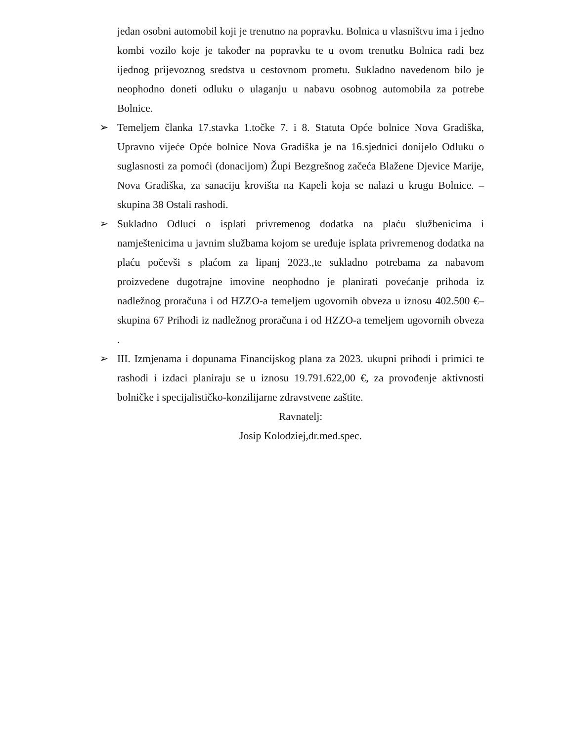jedan osobni automobil koji je trenutno na popravku. Bolnica u vlasništvu ima i jedno kombi vozilo koje je također na popravku te u ovom trenutku Bolnica radi bez ijednog prijevoznog sredstva u cestovnom prometu. Sukladno navedenom bilo je neophodno doneti odluku o ulaganju u nabavu osobnog automobila za potrebe Bolnice.
➢ Temeljem članka 17.stavka 1.točke 7. i 8. Statuta Opće bolnice Nova Gradiška, Upravno vijeće Opće bolnice Nova Gradiška je na 16.sjednici donijelo Odluku o suglasnosti za pomoći (donacijom) Župi Bezgrešnog začeća Blažene Djevice Marije, Nova Gradiška, za sanaciju krovišta na Kapeli koja se nalazi u krugu Bolnice. –skupina 38 Ostali rashodi.
➢ Sukladno Odluci o isplati privremenog dodatka na plaću službenicima i namještenicima u javnim službama kojom se uređuje isplata privremenog dodatka na plaću počevši s plaćom za lipanj 2023.,te sukladno potrebama za nabavom proizvedene dugotrajne imovine neophodno je planirati povećanje prihoda iz nadležnog proračuna i od HZZO-a temeljem ugovornih obveza u iznosu 402.500 €–skupina 67 Prihodi iz nadležnog proračuna i od HZZO-a temeljem ugovornih obveza .
➢ III. Izmjenama i dopunama Financijskog plana za 2023. ukupni prihodi i primici te rashodi i izdaci planiraju se u iznosu 19.791.622,00 €, za provođenje aktivnosti bolničke i specijalističko-konzilijarne zdravstvene zaštite.
Ravnatelj:
Josip Kolodziej,dr.med.spec.